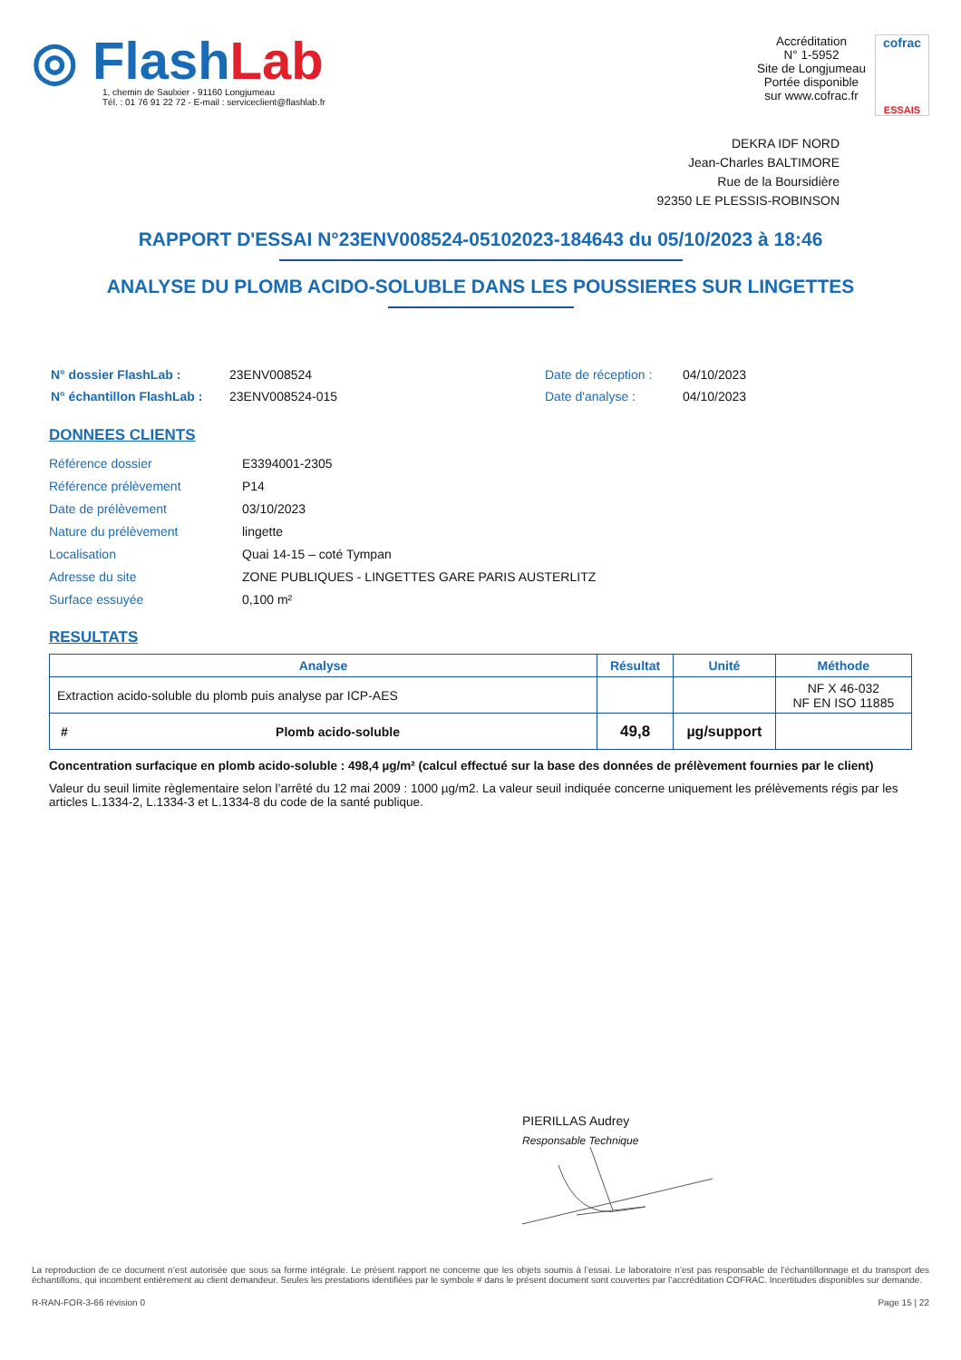◎ Flash Lab
1, chemin de Saulxier - 91160 Longjumeau
Tél. : 01 76 91 22 72 - E-mail : serviceclient@flashlab.fr
Accréditation
N° 1-5952
Site de Longjumeau
Portée disponible
sur www.cofrac.fr
cofrac
ESSAIS
DEKRA IDF NORD
Jean-Charles BALTIMORE
Rue de la Boursidière
92350 LE PLESSIS-ROBINSON
RAPPORT D'ESSAI N°23ENV008524-05102023-184643 du 05/10/2023 à 18:46
ANALYSE DU PLOMB ACIDO-SOLUBLE DANS LES POUSSIERES SUR LINGETTES
| N° dossier FlashLab : | 23ENV008524 |
| N° échantillon FlashLab : | 23ENV008524-015 |
| Date de réception : | 04/10/2023 |
| Date d'analyse : | 04/10/2023 |
DONNEES CLIENTS
| Référence dossier | E3394001-2305 |
| Référence prélèvement | P14 |
| Date de prélèvement | 03/10/2023 |
| Nature du prélèvement | lingette |
| Localisation | Quai 14-15 – coté Tympan |
| Adresse du site | ZONE PUBLIQUES - LINGETTES GARE PARIS AUSTERLITZ |
| Surface essuyée | 0,100 m² |
RESULTATS
| Analyse | | Résultat | Unité | Méthode |
| --- | --- | --- | --- | --- |
| Extraction acido-soluble du plomb puis analyse par ICP-AES | | | | NF X 46-032 NF EN ISO 11885 |
| # | Plomb acido-soluble | 49,8 | µg/support | |
Concentration surfacique en plomb acido-soluble : 498,4 µg/m² (calcul effectué sur la base des données de prélèvement fournies par le client)
Valeur du seuil limite règlementaire selon l’arrêté du 12 mai 2009 : 1000 µg/m2. La valeur seuil indiquée concerne uniquement les prélèvements régis par les articles L.1334-2, L.1334-3 et L.1334-8 du code de la santé publique.
PIERILLAS Audrey
Responsable Technique
La reproduction de ce document n’est autorisée que sous sa forme intégrale. Le présent rapport ne concerne que les objets soumis à l’essai. Le laboratoire n’est pas responsable de l’échantillonnage et du transport des échantillons, qui incombent entièrement au client demandeur. Seules les prestations identifiées par le symbole # dans le présent document sont couvertes par l’accréditation COFRAC. Incertitudes disponibles sur demande.
R-RAN-FOR-3-66 révision 0 Page 15 | 22